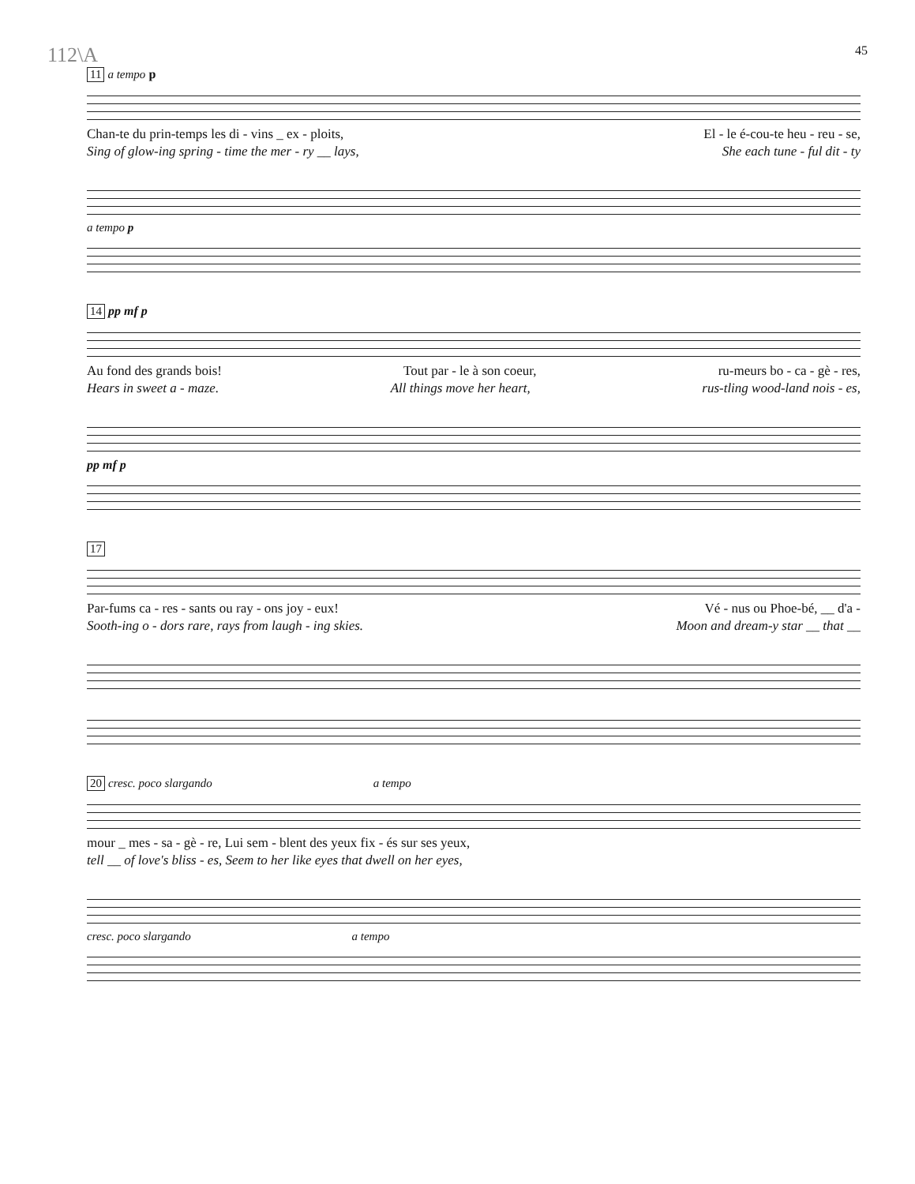112\A 45
11 a tempo p
Chan-te du prin-temps les di - vins _ ex - ploits, El - le é-cou-te heu - reu - se,
Sing of glow-ing spring - time the mer - ry __ lays, She each tune - ful dit - ty
a tempo p
14 pp mf p
Au fond des grands bois! Tout par - le à son coeur, ru-meurs bo - ca - gè - res,
Hears in sweet a - maze. All things move her heart, rus-tling wood-land nois - es,
pp mf p
17
Par-fums ca - res - sants ou ray - ons joy - eux! Vé - nus ou Phoe-bé, __ d'a -
Sooth-ing o - dors rare, rays from laugh - ing skies. Moon and dream-y star __ that __
20 cresc. poco slargando a tempo
mour _ mes - sa - gè - re, Lui sem - blent des yeux fix - és sur ses yeux,
tell __ of love's bliss - es, Seem to her like eyes that dwell on her eyes,
cresc. poco slargando a tempo